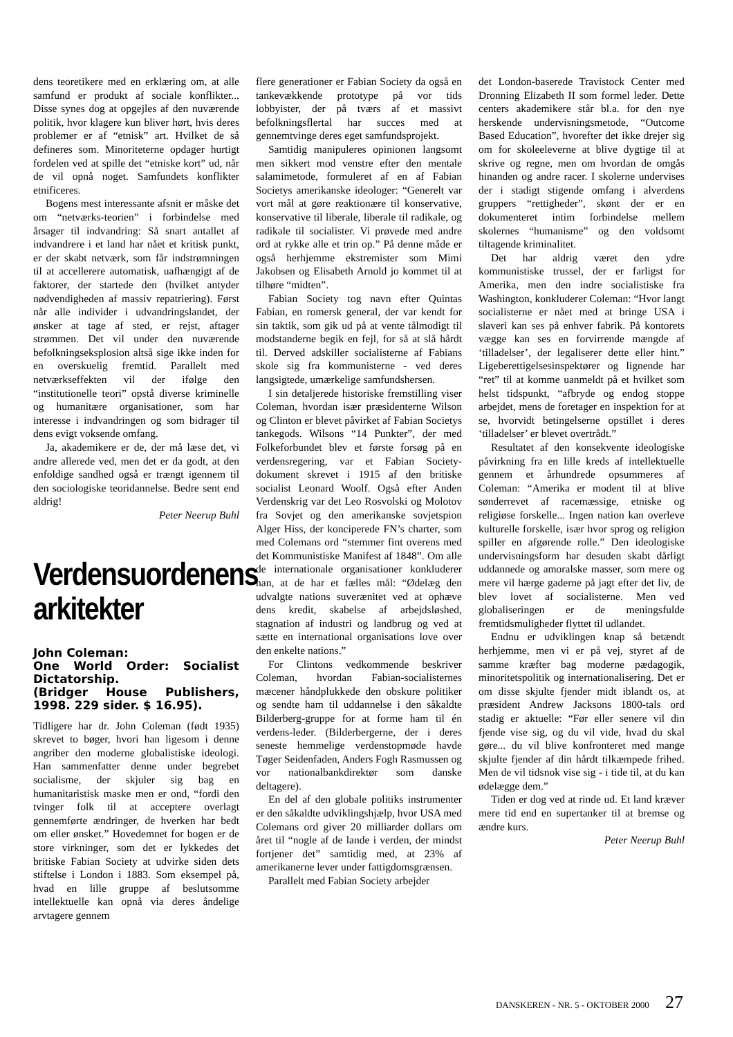dens teoretikere med en erklæring om, at alle samfund er produkt af sociale konflikter... Disse synes dog at opgejles af den nuværende politik, hvor klagere kun bliver hørt, hvis deres problemer er af “etnisk” art. Hvilket de så defineres som. Minoriteterne opdager hurtigt fordelen ved at spille det “etniske kort” ud, når de vil opnå noget. Samfundets konflikter etnificeres.
Bogens mest interessante afsnit er måske det om “netværks-teorien” i forbindelse med årsager til indvandring: Så snart antallet af indvandrere i et land har nået et kritisk punkt, er der skabt netværk, som får indstrømningen til at accellerere automatisk, uafhængigt af de faktorer, der startede den (hvilket antyder nødvendigheden af massiv repatriering). Først når alle individer i udvandringslandet, der ønsker at tage af sted, er rejst, aftager strømmen. Det vil under den nuværende befolkningseksplosion altså sige ikke inden for en overskuelig fremtid. Parallelt med netværkseffekten vil der ifølge den “institutionelle teori” opstå diverse kriminelle og humanitære organisationer, som har interesse i indvandringen og som bidrager til dens evigt voksende omfang.
Ja, akademikere er de, der må læse det, vi andre allerede ved, men det er da godt, at den enfoldige sandhed også er trængt igennem til den sociologiske teoridannelse. Bedre sent end aldrig!
Peter Neerup Buhl
Verdensuordenens arkitekter
John Coleman:
One World Order: Socialist Dictatorship.
(Bridger House Publishers, 1998. 229 sider. $ 16.95).
Tidligere har dr. John Coleman (født 1935) skrevet to bøger, hvori han ligesom i denne angriber den moderne globalistiske ideologi. Han sammenfatter denne under begrebet socialisme, der skjuler sig bag en humanitaristisk maske men er ond, “fordi den tvinger folk til at acceptere overlagt gennemførte ændringer, de hverken har bedt om eller ønsket.” Hovedemnet for bogen er de store virkninger, som det er lykkedes det britiske Fabian Society at udvirke siden dets stiftelse i London i 1883. Som eksempel på, hvad en lille gruppe af beslutsomme intellektuelle kan opnå via deres åndelige arvtagere gennem
flere generationer er Fabian Society da også en tankevækkende prototype på vor tids lobbyister, der på tværs af et massivt befolkningsflertal har succes med at gennemtvinge deres eget samfundsprojekt.
Samtidig manipuleres opinionen langsomt men sikkert mod venstre efter den mentale salamimetode, formuleret af en af Fabian Societys amerikanske ideologer: “Generelt var vort mål at gøre reaktionære til konservative, konservative til liberale, liberale til radikale, og radikale til socialister. Vi prøvede med andre ord at rykke alle et trin op.” På denne måde er også herhjemme ekstremister som Mimi Jakobsen og Elisabeth Arnold jo kommet til at tilhøre “midten”.
Fabian Society tog navn efter Quintas Fabian, en romersk general, der var kendt for sin taktik, som gik ud på at vente tålmodigt til modstanderne begik en fejl, for så at slå hårdt til. Derved adskiller socialisterne af Fabians skole sig fra kommunisterne - ved deres langsigtede, umærkelige samfundshersen.
I sin detaljerede historiske fremstilling viser Coleman, hvordan især præsidenterne Wilson og Clinton er blevet påvirket af Fabian Societys tankegods. Wilsons “14 Punkter”, der med Folkeforbundet blev et første forsøg på en verdensregering, var et Fabian Society-dokument skrevet i 1915 af den britiske socialist Leonard Woolf. Også efter Anden Verdenskrig var det Leo Rosvolski og Molotov fra Sovjet og den amerikanske sovjetspion Alger Hiss, der konciperede FN’s charter, som med Colemans ord “stemmer fint overens med det Kommunistiske Manifest af 1848”. Om alle de internationale organisationer konkluderer han, at de har et fælles mål: “Ødelæg den udvalgte nations suverænitet ved at ophæve dens kredit, skabelse af arbejdsløshed, stagnation af industri og landbrug og ved at sætte en international organisations love over den enkelte nations.”
For Clintons vedkommende beskriver Coleman, hvordan Fabian-socialisternes mæcener håndplukkede den obskure politiker og sendte ham til uddannelse i den såkaldte Bilderberg-gruppe for at forme ham til én verdens-leder. (Bilderbergerne, der i deres seneste hemmelige verdenstopmøde havde Tøger Seidenfaden, Anders Fogh Rasmussen og vor nationalbankdirektør som danske deltagere).
En del af den globale politiks instrumenter er den såkaldte udviklingshjælp, hvor USA med Colemans ord giver 20 milliarder dollars om året til “nogle af de lande i verden, der mindst fortjener det” samtidig med, at 23% af amerikanerne lever under fattigdomsgrænsen.
Parallelt med Fabian Society arbejder
det London-baserede Travistock Center med Dronning Elizabeth II som formel leder. Dette centers akademikere står bl.a. for den nye herskende undervisningsmetode, “Outcome Based Education”, hvorefter det ikke drejer sig om for skoleeleverne at blive dygtige til at skrive og regne, men om hvordan de omgås hinanden og andre racer. I skolerne undervises der i stadigt stigende omfang i alverdens gruppers “rettigheder”, skønt der er en dokumenteret intim forbindelse mellem skolernes “humanisme” og den voldsomt tiltagende kriminalitet.
Det har aldrig været den ydre kommunistiske trussel, der er farligst for Amerika, men den indre socialistiske fra Washington, konkluderer Coleman: “Hvor langt socialisterne er nået med at bringe USA i slaveri kan ses på enhver fabrik. På kontorets vægge kan ses en forvirrende mængde af ‘tilladelser’, der legaliserer dette eller hint.” Ligeberettigelsesinspektører og lignende har “ret” til at komme uanmeldt på et hvilket som helst tidspunkt, “afbryde og endog stoppe arbejdet, mens de foretager en inspektion for at se, hvorvidt betingelserne opstillet i deres ‘tilladelser’ er blevet overtrådt.”
Resultatet af den konsekvente ideologiske påvirkning fra en lille kreds af intellektuelle gennem et århundrede opsummeres af Coleman: “Amerika er modent til at blive sønderrevet af racemæssige, etniske og religiøse forskelle... Ingen nation kan overleve kulturelle forskelle, især hvor sprog og religion spiller en afgørende rolle.” Den ideologiske undervisningsform har desuden skabt dårligt uddannede og amoralske masser, som mere og mere vil hærge gaderne på jagt efter det liv, de blev lovet af socialisterne. Men ved globaliseringen er de meningsfulde fremtidsmuligheder flyttet til udlandet.
Endnu er udviklingen knap så betændt herhjemme, men vi er på vej, styret af de samme kræfter bag moderne pædagogik, minoritetspolitik og internationalisering. Det er om disse skjulte fjender midt iblandt os, at præsident Andrew Jacksons 1800-tals ord stadig er aktuelle: “Før eller senere vil din fjende vise sig, og du vil vide, hvad du skal gøre... du vil blive konfronteret med mange skjulte fjender af din hårdt tilkæmpede frihed. Men de vil tidsnok vise sig - i tide til, at du kan ødelægge dem.”
Tiden er dog ved at rinde ud. Et land kræver mere tid end en supertanker til at bremse og ændre kurs.
Peter Neerup Buhl
DANSKEREN - NR. 5 - OKTOBER 2000 27